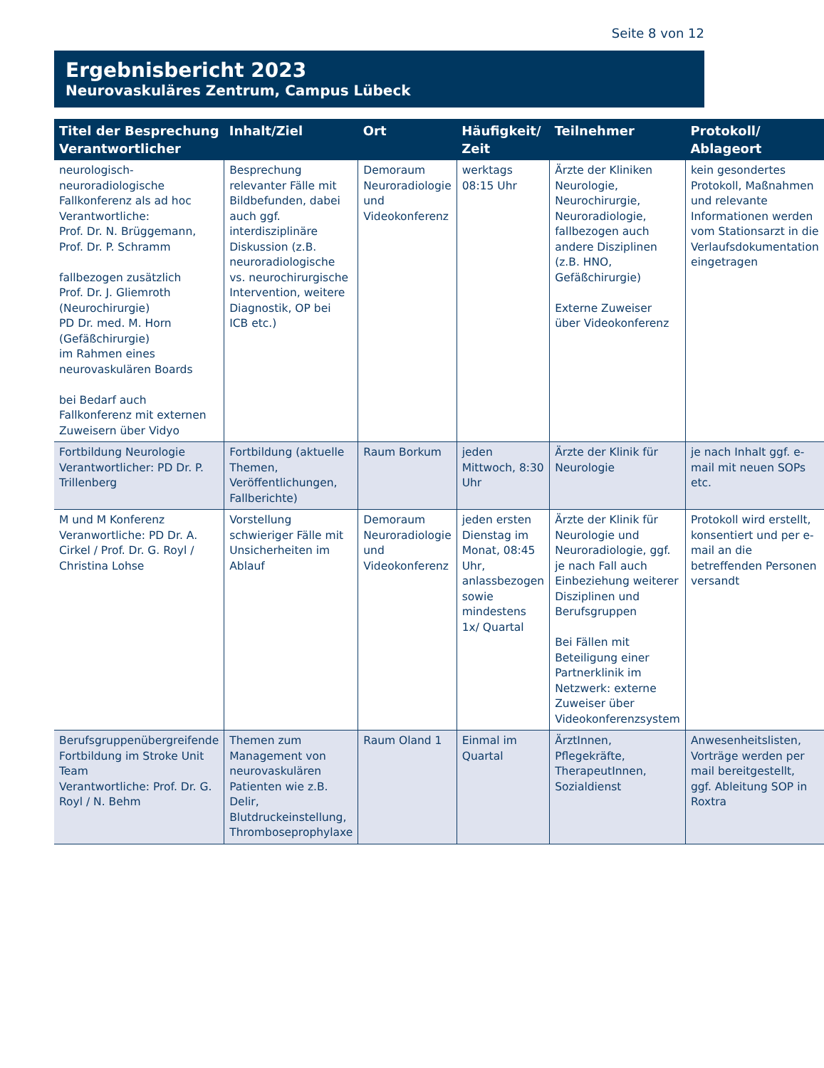Seite 8 von 12
Ergebnisbericht 2023
Neurovaskuläres Zentrum, Campus Lübeck
| Titel der Besprechung Verantwortlicher | Inhalt/Ziel | Ort | Häufigkeit/ Zeit | Teilnehmer | Protokoll/ Ablageort |
| --- | --- | --- | --- | --- | --- |
| neurologisch-neuroradiologische Fallkonferenz als ad hoc Verantwortliche: Prof. Dr. N. Brüggemann, Prof. Dr. P. Schramm fallbezogen zusätzlich Prof. Dr. J. Gliemroth (Neurochirurgie) PD Dr. med. M. Horn (Gefäßchirurgie) im Rahmen eines neurovaskulären Boards bei Bedarf auch Fallkonferenz mit externen Zuweisern über Vidyo | Besprechung relevanter Fälle mit Bildbefunden, dabei auch ggf. interdisziplinäre Diskussion (z.B. neuroradiologische vs. neurochirurgische Intervention, weitere Diagnostik, OP bei ICB etc.) | Demoraum Neuroradiologie und Videokonferenz | werktags 08:15 Uhr | Ärzte der Kliniken Neurologie, Neurochirurgie, Neuroradiologie, fallbezogen auch andere Disziplinen (z.B. HNO, Gefäßchirurgie) Externe Zuweiser über Videokonferenz | kein gesondertes Protokoll, Maßnahmen und relevante Informationen werden vom Stationsarzt in die Verlaufsdokumentation eingetragen |
| Fortbildung Neurologie Verantwortlicher: PD Dr. P. Trillenberg | Fortbildung (aktuelle Themen, Veröffentlichungen, Fallberichte) | Raum Borkum | jeden Mittwoch, 8:30 Uhr | Ärzte der Klinik für Neurologie | je nach Inhalt ggf. e-mail mit neuen SOPs etc. |
| M und M Konferenz Veranwortliche: PD Dr. A. Cirkel / Prof. Dr. G. Royl / Christina Lohse | Vorstellung schwieriger Fälle mit Unsicherheiten im Ablauf | Demoraum Neuroradiologie und Videokonferenz | jeden ersten Dienstag im Monat, 08:45 Uhr, anlassbezogen sowie mindestens 1x/ Quartal | Ärzte der Klinik für Neurologie und Neuroradiologie, ggf. je nach Fall auch Einbeziehung weiterer Disziplinen und Berufsgruppen Bei Fällen mit Beteiligung einer Partnerklinik im Netzwerk: externe Zuweiser über Videokonferenzsystem | Protokoll wird erstellt, konsentiert und per e-mail an die betreffenden Personen versandt |
| Berufsgruppenübergreifende Fortbildung im Stroke Unit Team Verantwortliche: Prof. Dr. G. Royl / N. Behm | Themen zum Management von neurovaskulären Patienten wie z.B. Delir, Blutdruckeinstellung, Thromboseprophylaxe | Raum Oland 1 | Einmal im Quartal | ÄrztInnen, Pflegekräfte, TherapeutInnen, Sozialdienst | Anwesenheitslisten, Vorträge werden per mail bereitgestellt, ggf. Ableitung SOP in Roxtra |